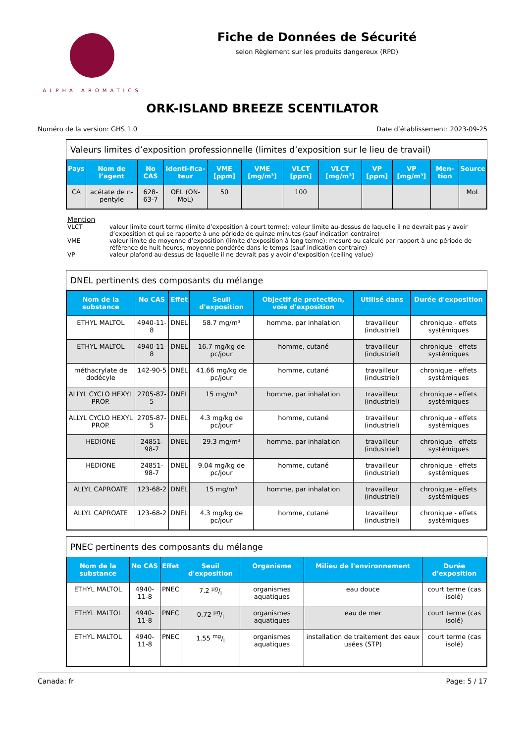ALPHA AROMATICS
Fiche de Données de Sécurité
selon Règlement sur les produits dangereux (RPD)
ORK-ISLAND BREEZE SCENTILATOR
Numéro de la version: GHS 1.0 Date d’établissement: 2023-09-25
Valeurs limites d’exposition professionnelle (limites d’exposition sur le lieu de travail)
| Pays | Nom de l’agent | No CAS | Identi-fica-teur | VME [ppm] | VME [mg/m³] | VLCT [ppm] | VLCT [mg/m³] | VP [ppm] | VP [mg/m³] | Men-tion | Source |
| --- | --- | --- | --- | --- | --- | --- | --- | --- | --- | --- | --- |
| CA | acétate de n-pentyle | 628-63-7 | OEL (ON-MoL) | 50 | | 100 | | | | | MoL |
Mention
VLCT valeur limite court terme (limite d’exposition à court terme): valeur limite au-dessus de laquelle il ne devrait pas y avoir d’exposition et qui se rapporte à une période de quinze minutes (sauf indication contraire)
VME valeur limite de moyenne d’exposition (limite d’exposition à long terme): mesuré ou calculé par rapport à une période de référence de huit heures, moyenne pondérée dans le temps (sauf indication contraire)
VP valeur plafond au-dessus de laquelle il ne devrait pas y avoir d’exposition (ceiling value)
DNEL pertinents des composants du mélange
| Nom de la substance | No CAS | Effet | Seuil d'exposition | Objectif de protection, voie d'exposition | Utilisé dans | Durée d'exposition |
| --- | --- | --- | --- | --- | --- | --- |
| ETHYL MALTOL | 4940-11-8 | DNEL | 58.7 mg/m³ | homme, par inhalation | travailleur (industriel) | chronique - effets systémiques |
| ETHYL MALTOL | 4940-11-8 | DNEL | 16.7 mg/kg de pc/jour | homme, cutané | travailleur (industriel) | chronique - effets systémiques |
| méthacrylate de dodécyle | 142-90-5 | DNEL | 41.66 mg/kg de pc/jour | homme, cutané | travailleur (industriel) | chronique - effets systémiques |
| ALLYL CYCLO HEXYL PROP. | 2705-87-5 | DNEL | 15 mg/m³ | homme, par inhalation | travailleur (industriel) | chronique - effets systémiques |
| ALLYL CYCLO HEXYL PROP. | 2705-87-5 | DNEL | 4.3 mg/kg de pc/jour | homme, cutané | travailleur (industriel) | chronique - effets systémiques |
| HEDIONE | 24851-98-7 | DNEL | 29.3 mg/m³ | homme, par inhalation | travailleur (industriel) | chronique - effets systémiques |
| HEDIONE | 24851-98-7 | DNEL | 9.04 mg/kg de pc/jour | homme, cutané | travailleur (industriel) | chronique - effets systémiques |
| ALLYL CAPROATE | 123-68-2 | DNEL | 15 mg/m³ | homme, par inhalation | travailleur (industriel) | chronique - effets systémiques |
| ALLYL CAPROATE | 123-68-2 | DNEL | 4.3 mg/kg de pc/jour | homme, cutané | travailleur (industriel) | chronique - effets systémiques |
PNEC pertinents des composants du mélange
| Nom de la substance | No CAS | Effet | Seuil d'exposition | Organisme | Milieu de l'environnement | Durée d'exposition |
| --- | --- | --- | --- | --- | --- | --- |
| ETHYL MALTOL | 4940-11-8 | PNEC | 7.2 µg/l | organismes aquatiques | eau douce | court terme (cas isolé) |
| ETHYL MALTOL | 4940-11-8 | PNEC | 0.72 µg/l | organismes aquatiques | eau de mer | court terme (cas isolé) |
| ETHYL MALTOL | 4940-11-8 | PNEC | 1.55 mg/l | organismes aquatiques | installation de traitement des eaux usées (STP) | court terme (cas isolé) |
Canada: fr Page: 5 / 17